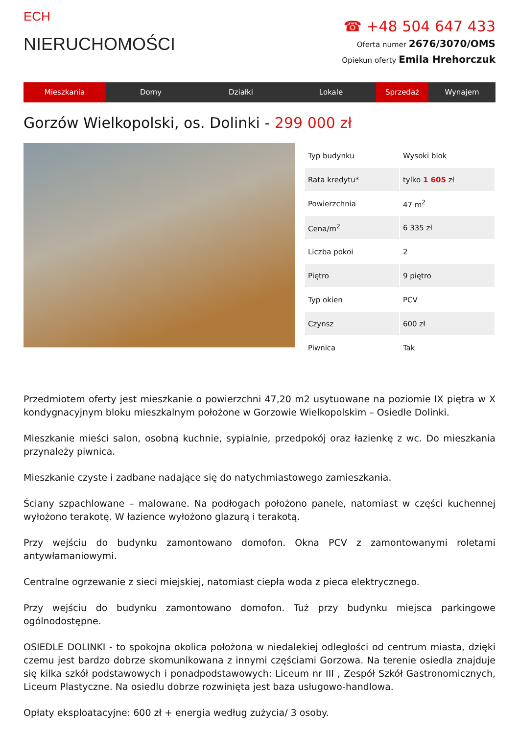ECH
NIERUCHOMOŚCI
☎ +48 504 647 433
Oferta numer 2676/3070/OMS
Opiekun oferty Emila Hrehorczuk
Mieszkania Domy Działki Lokale Sprzedaż Wynajem
Gorzów Wielkopolski, os. Dolinki - 299 000 zł
| Typ budynku | Wysoki blok |
| Rata kredytu* | tylko 1 605 zł |
| Powierzchnia | 47 m<sup>2</sup> |
| Cena/m<sup>2</sup> | 6 335 zł |
| Liczba pokoi | 2 |
| Piętro | 9 piętro |
| Typ okien | PCV |
| Czynsz | 600 zł |
| Piwnica | Tak |
Przedmiotem oferty jest mieszkanie o powierzchni 47,20 m2 usytuowane na poziomie IX piętra w X kondygnacyjnym bloku mieszkalnym położone w Gorzowie Wielkopolskim – Osiedle Dolinki.
Mieszkanie mieści salon, osobną kuchnie, sypialnie, przedpokój oraz łazienkę z wc. Do mieszkania przynależy piwnica.
Mieszkanie czyste i zadbane nadające się do natychmiastowego zamieszkania.
Ściany szpachlowane – malowane. Na podłogach położono panele, natomiast w części kuchennej wyłożono terakotę. W łazience wyłożono glazurą i terakotą.
Przy wejściu do budynku zamontowano domofon. Okna PCV z zamontowanymi roletami antywłamaniowymi.
Centralne ogrzewanie z sieci miejskiej, natomiast ciepła woda z pieca elektrycznego.
Przy wejściu do budynku zamontowano domofon. Tuż przy budynku miejsca parkingowe ogólnodostępne.
OSIEDLE DOLINKI - to spokojna okolica położona w niedalekiej odległości od centrum miasta, dzięki czemu jest bardzo dobrze skomunikowana z innymi częściami Gorzowa. Na terenie osiedla znajduje się kilka szkół podstawowych i ponadpodstawowych: Liceum nr III , Zespół Szkół Gastronomicznych, Liceum Plastyczne. Na osiedlu dobrze rozwinięta jest baza usługowo-handlowa.
Opłaty eksploatacyjne: 600 zł + energia według zużycia/ 3 osoby.